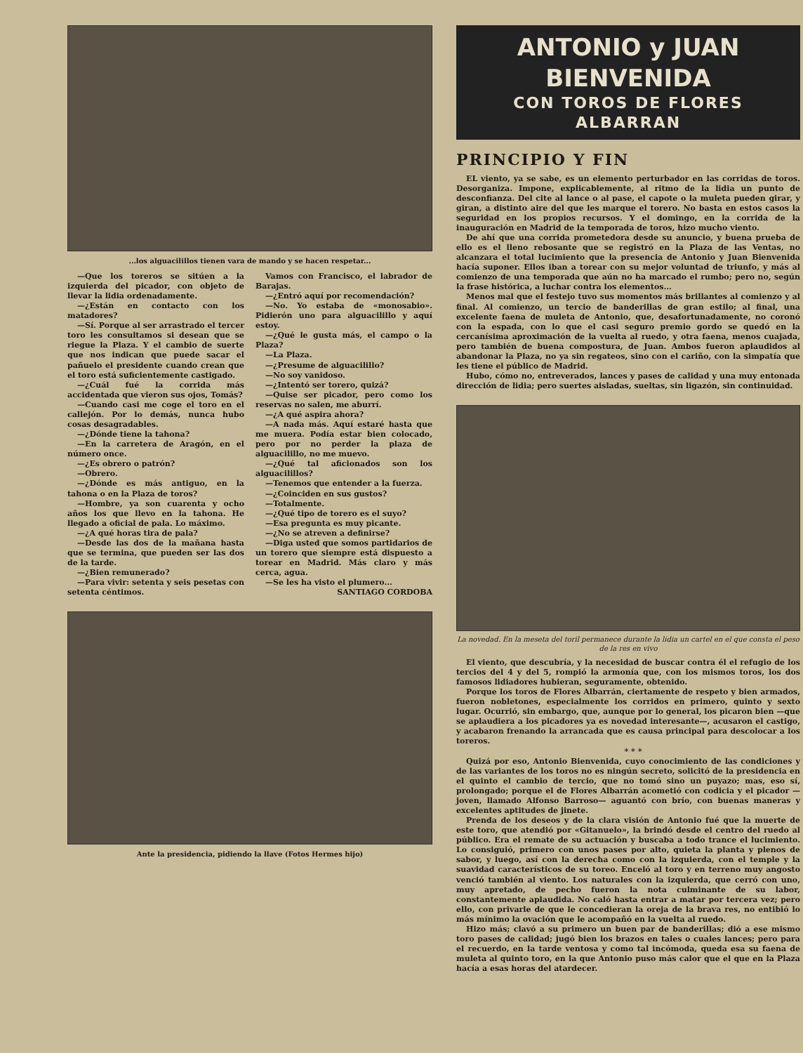...los alguacilillos tienen vara de mando y se hacen respetar...
—Que los toreros se sitúen a la izquierda del picador, con objeto de llevar la lidia ordenadamente.
—¿Están en contacto con los matadores?
—Sí. Porque al ser arrastrado el tercer toro les consultamos si desean que se riegue la Plaza. Y el cambio de suerte que nos indican que puede sacar el pañuelo el presidente cuando crean que el toro está suficientemente castigado.
—¿Cuál fué la corrida más accidentada que vieron sus ojos, Tomás?
—Cuando casi me coge el toro en el callejón. Por lo demás, nunca hubo cosas desagradables.
—¿Dónde tiene la tahona?
—En la carretera de Aragón, en el número once.
—¿Es obrero o patrón?
—Obrero.
—¿Dónde es más antiguo, en la tahona o en la Plaza de toros?
—Hombre, ya son cuarenta y ocho años los que llevo en la tahona. He llegado a oficial de pala. Lo máximo.
—¿A qué horas tira de pala?
—Desde las dos de la mañana hasta que se termina, que pueden ser las dos de la tarde.
—¿Bien remunerado?
—Para vivir: setenta y seis pesetas con setenta céntimos.
Vamos con Francisco, el labrador de Barajas.
—¿Entró aquí por recomendación?
—No. Yo estaba de «monosabio». Pidierón uno para alguacilillo y aquí estoy.
—¿Qué le gusta más, el campo o la Plaza?
—La Plaza.
—¿Presume de alguacilillo?
—No soy vanidoso.
—¿Intentó ser torero, quizá?
—Quise ser picador, pero como los reservas no salen, me aburrí.
—¿A qué aspira ahora?
—A nada más. Aquí estaré hasta que me muera. Podía estar bien colocado, pero por no perder la plaza de alguacilillo, no me muevo.
—¿Qué tal aficionados son los alguacilillos?
—Tenemos que entender a la fuerza.
—¿Coinciden en sus gustos?
—Totalmente.
—¿Qué tipo de torero es el suyo?
—Esa pregunta es muy picante.
—¿No se atreven a definirse?
—Diga usted que somos partidarios de un torero que siempre está dispuesto a torear en Madrid. Más claro y más cerca, agua.
—Se les ha visto el plumero...
SANTIAGO CORDOBA
Ante la presidencia, pidiendo la llave (Fotos Hermes hijo)
ANTONIO y JUAN BIENVENIDA
CON TOROS DE FLORES ALBARRAN
PRINCIPIO Y FIN
EL viento, ya se sabe, es un elemento perturbador en las corridas de toros. Desorganiza. Impone, explicablemente, al ritmo de la lidia un punto de desconfianza. Del cite al lance o al pase, el capote o la muleta pueden girar, y giran, a distinto aire del que les marque el torero. No basta en estos casos la seguridad en los propios recursos. Y el domingo, en la corrida de la inauguración en Madrid de la temporada de toros, hizo mucho viento.
De ahí que una corrida prometedora desde su anuncio, y buena prueba de ello es el lleno rebosante que se registró en la Plaza de las Ventas, no alcanzara el total lucimiento que la presencia de Antonio y Juan Bienvenida hacía suponer. Ellos iban a torear con su mejor voluntad de triunfo, y más al comienzo de una temporada que aún no ha marcado el rumbo; pero no, según la frase histórica, a luchar contra los elementos...
Menos mal que el festejo tuvo sus momentos más brillantes al comienzo y al final. Al comienzo, un tercio de banderillas de gran estilo; al final, una excelente faena de muleta de Antonio, que, desafortunadamente, no coronó con la espada, con lo que el casi seguro premio gordo se quedó en la cercanísima aproximación de la vuelta al ruedo, y otra faena, menos cuajada, pero también de buena compostura, de Juan. Ambos fueron aplaudidos al abandonar la Plaza, no ya sin regateos, sino con el cariño, con la simpatía que les tiene el público de Madrid.
Hubo, cómo no, entreverados, lances y pases de calidad y una muy entonada dirección de lidia; pero suertes aisladas, sueltas, sin ligazón, sin continuidad.
La novedad. En la meseta del toril permanece durante la lidia un cartel en el que consta el peso de la res en vivo
El viento, que descubría, y la necesidad de buscar contra él el refugio de los tercios del 4 y del 5, rompió la armonía que, con los mismos toros, los dos famosos lidiadores hubieran, seguramente, obtenido.
Porque los toros de Flores Albarrán, ciertamente de respeto y bien armados, fueron nobletones, especialmente los corridos en primero, quinto y sexto lugar. Ocurrió, sin embargo, que, aunque por lo general, los picaron bien —que se aplaudiera a los picadores ya es novedad interesante—, acusaron el castigo, y acabaron frenando la arrancada que es causa principal para descolocar a los toreros.
* * *
Quizá por eso, Antonio Bienvenida, cuyo conocimiento de las condiciones y de las variantes de los toros no es ningún secreto, solicitó de la presidencia en el quinto el cambio de tercio, que no tomó sino un puyazo; mas, eso sí, prolongado; porque el de Flores Albarrán acometió con codicia y el picador —joven, llamado Alfonso Barroso— aguantó con brío, con buenas maneras y excelentes aptitudes de jinete.
Prenda de los deseos y de la clara visión de Antonio fué que la muerte de este toro, que atendió por «Gitanuelo», la brindó desde el centro del ruedo al público. Era el remate de su actuación y buscaba a todo trance el lucimiento. Lo consiguió, primero con unos pases por alto, quieta la planta y plenos de sabor, y luego, así con la derecha como con la izquierda, con el temple y la suavidad característicos de su toreo. Enceló al toro y en terreno muy angosto venció también al viento. Los naturales con la izquierda, que cerró con uno, muy apretado, de pecho fueron la nota culminante de su labor, constantemente aplaudida. No caló hasta entrar a matar por tercera vez; pero ello, con privarle de que le concedieran la oreja de la brava res, no entibió lo más mínimo la ovación que le acompañó en la vuelta al ruedo.
Hizo más; clavó a su primero un buen par de banderillas; dió a ese mismo toro pases de calidad; jugó bien los brazos en tales o cuales lances; pero para el recuerdo, en la tarde ventosa y como tal incómoda, queda esa su faena de muleta al quinto toro, en la que Antonio puso más calor que el que en la Plaza hacía a esas horas del atardecer.